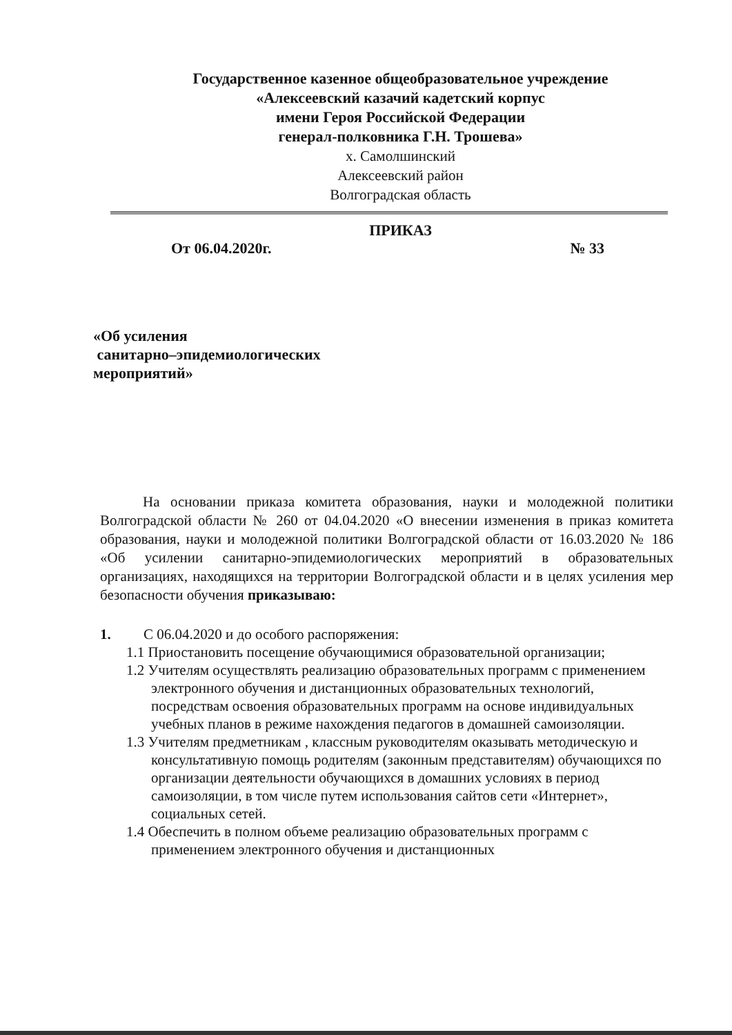Государственное казенное общеобразовательное учреждение
«Алексеевский казачий кадетский корпус
имени Героя Российской Федерации
генерал-полковника Г.Н. Трошева»
х. Самолшинский
Алексеевский район
Волгоградская область
ПРИКАЗ
От 06.04.2020г. № 33
«Об усиления
санитарно–эпидемиологических
мероприятий»
На основании приказа комитета образования, науки и молодежной политики Волгоградской области № 260 от 04.04.2020 «О внесении изменения в приказ комитета образования, науки и молодежной политики Волгоградской области от 16.03.2020 № 186 «Об усилении санитарно-эпидемиологических мероприятий в образовательных организациях, находящихся на территории Волгоградской области и в целях усиления мер безопасности обучения приказываю:
1. С 06.04.2020 и до особого распоряжения:
1.1 Приостановить посещение обучающимися образовательной организации;
1.2 Учителям осуществлять реализацию образовательных программ с применением электронного обучения и дистанционных образовательных технологий, посредствам освоения образовательных программ на основе индивидуальных учебных планов в режиме нахождения педагогов в домашней самоизоляции.
1.3 Учителям предметникам , классным руководителям оказывать методическую и консультативную помощь родителям (законным представителям) обучающихся по организации деятельности обучающихся в домашних условиях в период самоизоляции, в том числе путем использования сайтов сети «Интернет», социальных сетей.
1.4 Обеспечить в полном объеме реализацию образовательных программ с применением электронного обучения и дистанционных